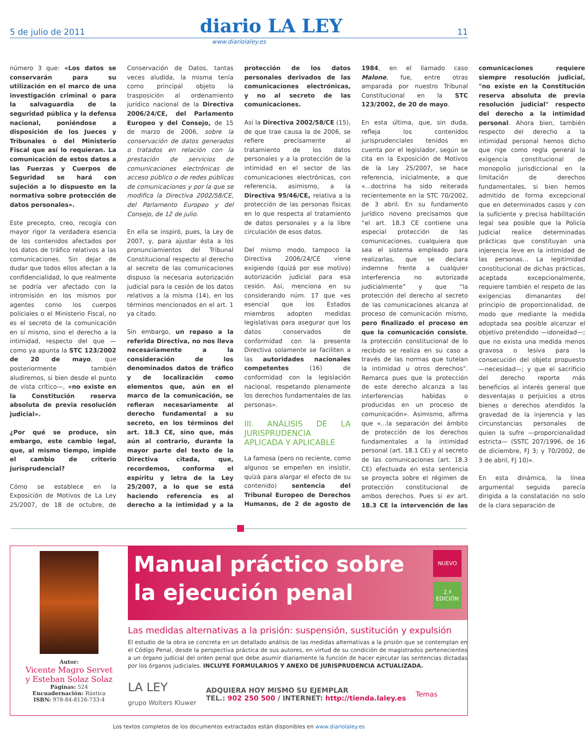5 de julio de 2011 diario LA LEY 11
www.diariolaley.es
número 3 que: «Los datos se conservarán para su utilización en el marco de una investigación criminal o para la salvaguardia de la seguridad pública y la defensa nacional, poniéndose a disposición de los Jueces y Tribunales o del Ministerio Fiscal que así lo requieran. La comunicación de estos datos a las Fuerzas y Cuerpos de Seguridad se hará con sujeción a lo dispuesto en la normativa sobre protección de datos personales».
Este precepto, creo, recogía con mayor rigor la verdadera esencia de los contenidos afectados por los datos de tráfico relativos a las comunicaciones. Sin dejar de dudar que todos ellos afectan a la confidencialidad, lo que realmente se podría ver afectado con la intromisión en los mismos por agentes como los cuerpos policiales o el Ministerio Fiscal, no es el secreto de la comunicación en sí mismo, sino el derecho a la intimidad, respecto del que —como ya apunta la STC 123/2002 de 20 de mayo, que posteriormente también aludiremos, si bien desde el punto de vista crítico—, «no existe en la Constitución reserva absoluta de previa resolución judicial».
¿Por qué se produce, sin embargo, este cambio legal, que, al mismo tiempo, impide el cambio de criterio jurisprudencial?
Cómo se establece en la Exposición de Motivos de La Ley 25/2007, de 18 de octubre, de Conservación de Datos, tantas veces aludida, la misma tenía como principal objeto la trasposición al ordenamiento jurídico nacional de la Directiva 2006/24/CE, del Parlamento Europeo y del Consejo, de 15 de marzo de 2006, sobre la conservación de datos generados o tratados en relación con la prestación de servicios de comunicaciones electrónicas de acceso público o de redes públicas de comunicaciones y por la que se modifica la Directiva 2002/58/CE, del Parlamento Europeo y del Consejo, de 12 de julio.
En ella se inspiró, pues, la Ley de 2007, y, para ajustar ésta a los pronunciamientos del Tribunal Constitucional respecto al derecho al secreto de las comunicaciones dispuso la necesaria autorización judicial para la cesión de los datos relativos a la misma (14), en los términos mencionados en el art. 1 ya citado.
Sin embargo, un repaso a la referida Directiva, no nos lleva necesariamente a la consideración de los denominados datos de tráfico y de localización como elementos que, aún en el marco de la comunicación, se refieran necesariamente al derecho fundamental a su secreto, en los términos del art. 18.3 CE, sino que, más aún al contrario, durante la mayor parte del texto de la Directiva citada, que, recordemos, conforma el espíritu y letra de la Ley 25/2007, a lo que se está haciendo referencia es al derecho a la intimidad y a la protección de los datos personales derivados de las comunicaciones electrónicas, y no al secreto de las comunicaciones.
Así la Directiva 2002/58/CE (15), de que trae causa la de 2006, se refiere precisamente al tratamiento de los datos personales y a la protección de la intimidad en el sector de las comunicaciones electrónicas, con referencia, asimismo, a la Directiva 95/46/CE, relativa a la protección de las personas físicas en lo que respecta al tratamiento de datos personales y a la libre circulación de esos datos.
Del mismo modo, tampoco la Directiva 2006/24/CE viene exigiendo (quizá por ese motivo) autorización judicial para esa cesión. Así, menciona en su considerando núm. 17 que «es esencial que los Estados miembros adopten medidas legislativas para asegurar que los datos conservados de conformidad con la presente Directiva solamente se faciliten a las autoridades nacionales competentes (16) de conformidad con la legislación nacional, respetando plenamente los derechos fundamentales de las personas».
III. ANÁLISIS DE LA JURISPRUDENCIA APLICADA Y APLICABLE
La famosa (pero no reciente, como algunos se empeñen en insistir, quizá para alargar el efecto de su contenido) sentencia del Tribunal Europeo de Derechos Humanos, de 2 de agosto de 1984, en el llamado caso Malone, fue, entre otras amparada por nuestro Tribunal Constitucional en la STC 123/2002, de 20 de mayo.
En esta última, que, sin duda, refleja los contenidos jurisprudenciales tenidos en cuenta por el legislador, según se cita en la Exposición de Motivos de la Ley 25/2007, se hace referencia, inicialmente, a que «...doctrina ha sido reiterada recientemente en la STC 70/2002, de 3 abril. En su fundamento jurídico noveno precisamos que “el art. 18.3 CE contiene una especial protección de las comunicaciones, cualquiera que sea el sistema empleado para realizarlas, que se declara indemne frente a cualquier interferencia no autorizada judicialmente” y que “la protección del derecho al secreto de las comunicaciones alcanza al proceso de comunicación mismo, pero finalizado el proceso en que la comunicación consiste, la protección constitucional de lo recibido se realiza en su caso a través de las normas que tutelan la intimidad u otros derechos”. Remarca pues que la protección de este derecho alcanza a las interferencias habidas o producidas en un proceso de comunicación». Asimismo, afirma que «...la separación del ámbito de protección de los derechos fundamentales a la intimidad personal (art. 18.1 CE) y al secreto de las comunicaciones (art. 18.3 CE) efectuada en esta sentencia se proyecta sobre el régimen de protección constitucional de ambos derechos. Pues si ex art. 18.3 CE la intervención de las comunicaciones requiere siempre resolución judicial, "no existe en la Constitución reserva absoluta de previa resolución judicial" respecto del derecho a la intimidad personal. Ahora bien, también respecto del derecho a la intimidad personal hemos dicho que rige como regla general la exigencia constitucional de monopolio jurisdiccional en la limitación de derechos fundamentales, si bien hemos admitido de forma excepcional que en determinados casos y con la suficiente y precisa habilitación legal sea posible que la Policía Judicial realice determinadas prácticas que constituyan una injerencia leve en la intimidad de las personas... La legitimidad constitucional de dichas prácticas, aceptada excepcionalmente, requiere también el respeto de las exigencias dimanantes del principio de proporcionalidad, de modo que mediante la medida adoptada sea posible alcanzar el objetivo pretendido —idoneidad—; que no exista una medida menos gravosa o lesiva para la consecución del objeto propuesto —necesidad—; y que el sacrificio del derecho reporte más beneficios al interés general que desventajas o perjuicios a otros bienes o derechos atendidos la gravedad de la injerencia y las circunstancias personales de quien la sufre —proporcionalidad estricta— (SSTC 207/1996, de 16 de diciembre, FJ 3; y 70/2002, de 3 de abril, FJ 10)».
En esta dinámica, la línea argumental seguida parecía dirigida a la constatación no solo de la clara separación de
Autor:
Vicente Magro Servet
y Esteban Solaz Solaz
Páginas: 524
Encuadernación: Rústica
ISBN: 978-84-8126-733-4
Manual práctico sobre
la ejecución penal
NUEVO
2.ª EDICIÓN
Las medidas alternativas a la prisión: suspensión, sustitución y expulsión
El estudio de la obra se concreta en un detallado análisis de las medidas alternativas a la prisión que se contemplan en el Código Penal, desde la perspectiva práctica de sus autores, en virtud de su condición de magistrados pertenecientes a un órgano judicial del orden penal que debe asumir diariamente la función de hacer ejecutar las sentencias dictadas por los órganos judiciales. INCLUYE FORMULARIOS Y ANEXO DE JURISPRUDENCIA ACTUALIZADA.
LA LEY
grupo Wolters Kluwer
ADQUIERA HOY MISMO SU EJEMPLAR
TEL.: 902 250 500 / INTERNET: http://tienda.laley.es
Temas
Los textos completos de los documentos extractados están disponibles en www.diariolaley.es